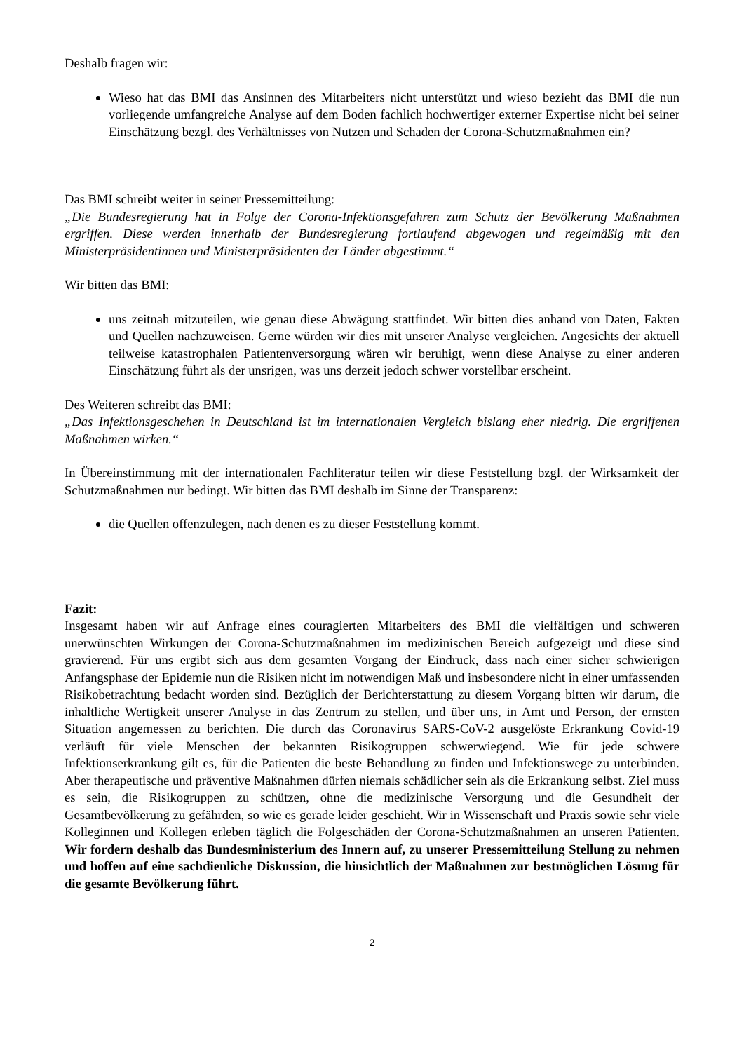Deshalb fragen wir:
Wieso hat das BMI das Ansinnen des Mitarbeiters nicht unterstützt und wieso bezieht das BMI die nun vorliegende umfangreiche Analyse auf dem Boden fachlich hochwertiger externer Expertise nicht bei seiner Einschätzung bezgl. des Verhältnisses von Nutzen und Schaden der Corona-Schutzmaßnahmen ein?
Das BMI schreibt weiter in seiner Pressemitteilung:
„Die Bundesregierung hat in Folge der Corona-Infektionsgefahren zum Schutz der Bevölkerung Maßnahmen ergriffen. Diese werden innerhalb der Bundesregierung fortlaufend abgewogen und regelmäßig mit den Ministerpräsidentinnen und Ministerpräsidenten der Länder abgestimmt.“
Wir bitten das BMI:
uns zeitnah mitzuteilen, wie genau diese Abwägung stattfindet. Wir bitten dies anhand von Daten, Fakten und Quellen nachzuweisen. Gerne würden wir dies mit unserer Analyse vergleichen. Angesichts der aktuell teilweise katastrophalen Patientenversorgung wären wir beruhigt, wenn diese Analyse zu einer anderen Einschätzung führt als der unsrigen, was uns derzeit jedoch schwer vorstellbar erscheint.
Des Weiteren schreibt das BMI:
„Das Infektionsgeschehen in Deutschland ist im internationalen Vergleich bislang eher niedrig. Die ergriffenen Maßnahmen wirken.“
In Übereinstimmung mit der internationalen Fachliteratur teilen wir diese Feststellung bzgl. der Wirksamkeit der Schutzmaßnahmen nur bedingt. Wir bitten das BMI deshalb im Sinne der Transparenz:
die Quellen offenzulegen, nach denen es zu dieser Feststellung kommt.
Fazit:
Insgesamt haben wir auf Anfrage eines couragierten Mitarbeiters des BMI die vielfältigen und schweren unerwünschten Wirkungen der Corona-Schutzmaßnahmen im medizinischen Bereich aufgezeigt und diese sind gravierend. Für uns ergibt sich aus dem gesamten Vorgang der Eindruck, dass nach einer sicher schwierigen Anfangsphase der Epidemie nun die Risiken nicht im notwendigen Maß und insbesondere nicht in einer umfassenden Risikobetrachtung bedacht worden sind. Bezüglich der Berichterstattung zu diesem Vorgang bitten wir darum, die inhaltliche Wertigkeit unserer Analyse in das Zentrum zu stellen, und über uns, in Amt und Person, der ernsten Situation angemessen zu berichten. Die durch das Coronavirus SARS-CoV-2 ausgelöste Erkrankung Covid-19 verläuft für viele Menschen der bekannten Risikogruppen schwerwiegend. Wie für jede schwere Infektionserkrankung gilt es, für die Patienten die beste Behandlung zu finden und Infektionswege zu unterbinden. Aber therapeutische und präventive Maßnahmen dürfen niemals schädlicher sein als die Erkrankung selbst. Ziel muss es sein, die Risikogruppen zu schützen, ohne die medizinische Versorgung und die Gesundheit der Gesamtbevölkerung zu gefährden, so wie es gerade leider geschieht. Wir in Wissenschaft und Praxis sowie sehr viele Kolleginnen und Kollegen erleben täglich die Folgeschäden der Corona-Schutzmaßnahmen an unseren Patienten. Wir fordern deshalb das Bundesministerium des Innern auf, zu unserer Pressemitteilung Stellung zu nehmen und hoffen auf eine sachdienliche Diskussion, die hinsichtlich der Maßnahmen zur bestmöglichen Lösung für die gesamte Bevölkerung führt.
2